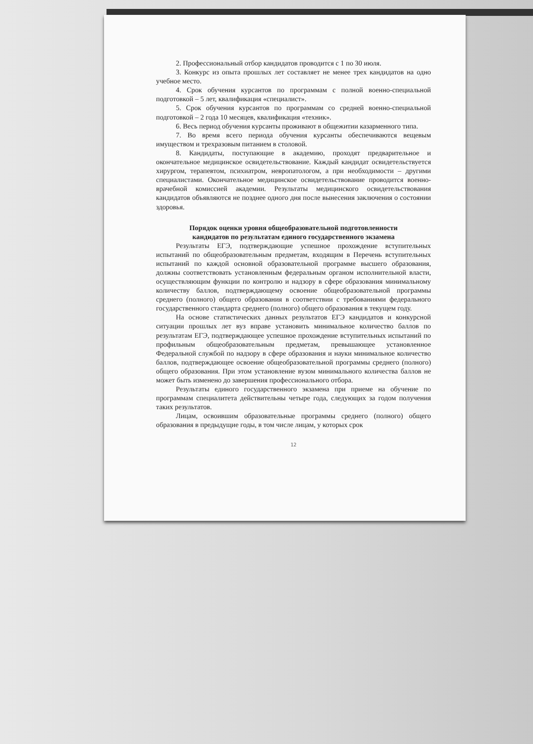2. Профессиональный отбор кандидатов проводится с 1 по 30 июля.
3. Конкурс из опыта прошлых лет составляет не менее трех кандидатов на одно учебное место.
4. Срок обучения курсантов по программам с полной военно-специальной подготовкой – 5 лет, квалификация «специалист».
5. Срок обучения курсантов по программам со средней военно-специальной подготовкой – 2 года 10 месяцев, квалификация «техник».
6. Весь период обучения курсанты проживают в общежитии казарменного типа.
7. Во время всего периода обучения курсанты обеспечиваются вещевым имуществом и трехразовым питанием в столовой.
8. Кандидаты, поступающие в академию, проходят предварительное и окончательное медицинское освидетельствование. Каждый кандидат освидетельствуется хирургом, терапевтом, психиатром, невропатологом, а при необходимости – другими специалистами. Окончательное медицинское освидетельствование проводится военно-врачебной комиссией академии. Результаты медицинского освидетельствования кандидатов объявляются не позднее одного дня после вынесения заключения о состоянии здоровья.
Порядок оценки уровня общеобразовательной подготовленности
кандидатов по результатам единого государственного экзамена
Результаты ЕГЭ, подтверждающие успешное прохождение вступительных испытаний по общеобразовательным предметам, входящим в Перечень вступительных испытаний по каждой основной образовательной программе высшего образования, должны соответствовать установленным федеральным органом исполнительной власти, осуществляющим функции по контролю и надзору в сфере образования минимальному количеству баллов, подтверждающему освоение общеобразовательной программы среднего (полного) общего образования в соответствии с требованиями федерального государственного стандарта среднего (полного) общего образования в текущем году.
На основе статистических данных результатов ЕГЭ кандидатов и конкурсной ситуации прошлых лет вуз вправе установить минимальное количество баллов по результатам ЕГЭ, подтверждающее успешное прохождение вступительных испытаний по профильным общеобразовательным предметам, превышающее установленное Федеральной службой по надзору в сфере образования и науки минимальное количество баллов, подтверждающее освоение общеобразовательной программы среднего (полного) общего образования. При этом установление вузом минимального количества баллов не может быть изменено до завершения профессионального отбора.
Результаты единого государственного экзамена при приеме на обучение по программам специалитета действительны четыре года, следующих за годом получения таких результатов.
Лицам, освоившим образовательные программы среднего (полного) общего образования в предыдущие годы, в том числе лицам, у которых срок
12